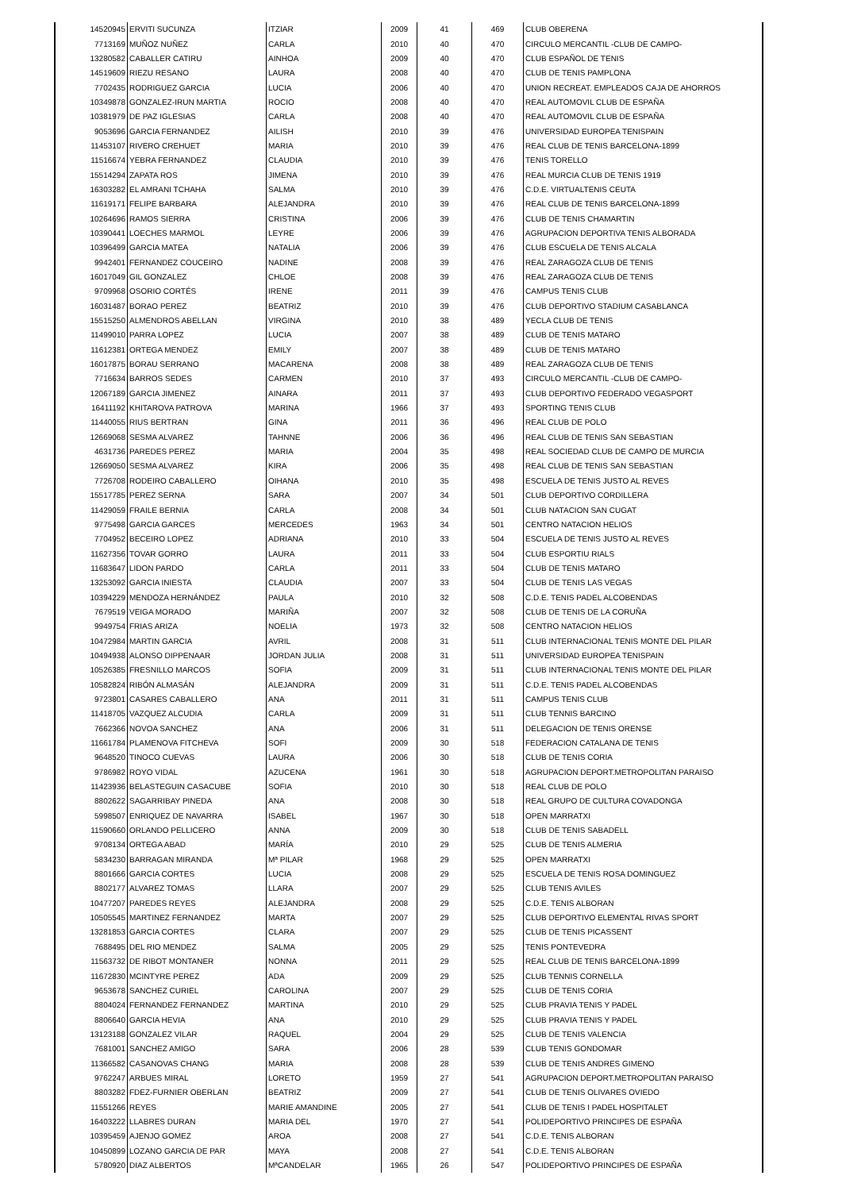| 14520945 | ERVITI SUCUNZA | ITZIAR | 2009 | 41 | 469 | CLUB OBERENA |
| 7713169 | MUÑOZ NUÑEZ | CARLA | 2010 | 40 | 470 | CIRCULO MERCANTIL -CLUB DE CAMPO- |
| 13280582 | CABALLER CATIRU | AINHOA | 2009 | 40 | 470 | CLUB ESPAÑOL DE TENIS |
| 14519609 | RIEZU RESANO | LAURA | 2008 | 40 | 470 | CLUB DE TENIS PAMPLONA |
| 7702435 | RODRIGUEZ GARCIA | LUCIA | 2006 | 40 | 470 | UNION RECREAT. EMPLEADOS CAJA DE AHORROS |
| 10349878 | GONZALEZ-IRUN MARTIA | ROCIO | 2008 | 40 | 470 | REAL AUTOMOVIL CLUB DE ESPAÑA |
| 10381979 | DE PAZ IGLESIAS | CARLA | 2008 | 40 | 470 | REAL AUTOMOVIL CLUB DE ESPAÑA |
| 9053696 | GARCIA FERNANDEZ | AILISH | 2010 | 39 | 476 | UNIVERSIDAD EUROPEA TENISPAIN |
| 11453107 | RIVERO CREHUET | MARIA | 2010 | 39 | 476 | REAL CLUB DE TENIS BARCELONA-1899 |
| 11516674 | YEBRA FERNANDEZ | CLAUDIA | 2010 | 39 | 476 | TENIS TORELLO |
| 15514294 | ZAPATA ROS | JIMENA | 2010 | 39 | 476 | REAL MURCIA CLUB DE TENIS 1919 |
| 16303282 | EL AMRANI TCHAHA | SALMA | 2010 | 39 | 476 | C.D.E. VIRTUALTENIS CEUTA |
| 11619171 | FELIPE BARBARA | ALEJANDRA | 2010 | 39 | 476 | REAL CLUB DE TENIS BARCELONA-1899 |
| 10264696 | RAMOS SIERRA | CRISTINA | 2006 | 39 | 476 | CLUB DE TENIS CHAMARTIN |
| 10390441 | LOECHES MARMOL | LEYRE | 2006 | 39 | 476 | AGRUPACION DEPORTIVA TENIS ALBORADA |
| 10396499 | GARCIA MATEA | NATALIA | 2006 | 39 | 476 | CLUB ESCUELA DE TENIS ALCALA |
| 9942401 | FERNANDEZ COUCEIRO | NADINE | 2008 | 39 | 476 | REAL ZARAGOZA CLUB DE TENIS |
| 16017049 | GIL GONZALEZ | CHLOE | 2008 | 39 | 476 | REAL ZARAGOZA CLUB DE TENIS |
| 9709968 | OSORIO CORTÉS | IRENE | 2011 | 39 | 476 | CAMPUS TENIS CLUB |
| 16031487 | BORAO PEREZ | BEATRIZ | 2010 | 39 | 476 | CLUB DEPORTIVO STADIUM CASABLANCA |
| 15515250 | ALMENDROS ABELLAN | VIRGINA | 2010 | 38 | 489 | YECLA CLUB DE TENIS |
| 11499010 | PARRA LOPEZ | LUCIA | 2007 | 38 | 489 | CLUB DE TENIS MATARO |
| 11612381 | ORTEGA MENDEZ | EMILY | 2007 | 38 | 489 | CLUB DE TENIS MATARO |
| 16017875 | BORAU SERRANO | MACARENA | 2008 | 38 | 489 | REAL ZARAGOZA CLUB DE TENIS |
| 7716634 | BARROS SEDES | CARMEN | 2010 | 37 | 493 | CIRCULO MERCANTIL -CLUB DE CAMPO- |
| 12067189 | GARCIA JIMENEZ | AINARA | 2011 | 37 | 493 | CLUB DEPORTIVO FEDERADO VEGASPORT |
| 16411192 | KHITAROVA PATROVA | MARINA | 1966 | 37 | 493 | SPORTING TENIS CLUB |
| 11440055 | RIUS BERTRAN | GINA | 2011 | 36 | 496 | REAL CLUB DE POLO |
| 12669068 | SESMA ALVAREZ | TAHNNE | 2006 | 36 | 496 | REAL CLUB DE TENIS SAN SEBASTIAN |
| 4631736 | PAREDES PEREZ | MARIA | 2004 | 35 | 498 | REAL SOCIEDAD CLUB DE CAMPO DE MURCIA |
| 12669050 | SESMA ALVAREZ | KIRA | 2006 | 35 | 498 | REAL CLUB DE TENIS SAN SEBASTIAN |
| 7726708 | RODEIRO CABALLERO | OIHANA | 2010 | 35 | 498 | ESCUELA DE TENIS JUSTO AL REVES |
| 15517785 | PEREZ SERNA | SARA | 2007 | 34 | 501 | CLUB DEPORTIVO CORDILLERA |
| 11429059 | FRAILE BERNIA | CARLA | 2008 | 34 | 501 | CLUB NATACION SAN CUGAT |
| 9775498 | GARCIA GARCES | MERCEDES | 1963 | 34 | 501 | CENTRO NATACION HELIOS |
| 7704952 | BECEIRO LOPEZ | ADRIANA | 2010 | 33 | 504 | ESCUELA DE TENIS JUSTO AL REVES |
| 11627356 | TOVAR GORRO | LAURA | 2011 | 33 | 504 | CLUB ESPORTIU RIALS |
| 11683647 | LIDON PARDO | CARLA | 2011 | 33 | 504 | CLUB DE TENIS MATARO |
| 13253092 | GARCIA INIESTA | CLAUDIA | 2007 | 33 | 504 | CLUB DE TENIS LAS VEGAS |
| 10394229 | MENDOZA HERNÁNDEZ | PAULA | 2010 | 32 | 508 | C.D.E. TENIS PADEL ALCOBENDAS |
| 7679519 | VEIGA MORADO | MARIÑA | 2007 | 32 | 508 | CLUB DE TENIS DE LA CORUÑA |
| 9949754 | FRIAS ARIZA | NOELIA | 1973 | 32 | 508 | CENTRO NATACION HELIOS |
| 10472984 | MARTIN GARCIA | AVRIL | 2008 | 31 | 511 | CLUB INTERNACIONAL TENIS MONTE DEL PILAR |
| 10494938 | ALONSO DIPPENAAR | JORDAN JULIA | 2008 | 31 | 511 | UNIVERSIDAD EUROPEA TENISPAIN |
| 10526385 | FRESNILLO MARCOS | SOFIA | 2009 | 31 | 511 | CLUB INTERNACIONAL TENIS MONTE DEL PILAR |
| 10582824 | RIBÓN ALMASÁN | ALEJANDRA | 2009 | 31 | 511 | C.D.E. TENIS PADEL ALCOBENDAS |
| 9723801 | CASARES CABALLERO | ANA | 2011 | 31 | 511 | CAMPUS TENIS CLUB |
| 11418705 | VAZQUEZ ALCUDIA | CARLA | 2009 | 31 | 511 | CLUB TENNIS BARCINO |
| 7662366 | NOVOA SANCHEZ | ANA | 2006 | 31 | 511 | DELEGACION DE TENIS ORENSE |
| 11661784 | PLAMENOVA FITCHEVA | SOFI | 2009 | 30 | 518 | FEDERACION CATALANA DE TENIS |
| 9648520 | TINOCO CUEVAS | LAURA | 2006 | 30 | 518 | CLUB DE TENIS CORIA |
| 9786982 | ROYO VIDAL | AZUCENA | 1961 | 30 | 518 | AGRUPACION DEPORT.METROPOLITAN PARAISO |
| 11423936 | BELASTEGUIN CASACUBE | SOFIA | 2010 | 30 | 518 | REAL CLUB DE POLO |
| 8802622 | SAGARRIBAY PINEDA | ANA | 2008 | 30 | 518 | REAL GRUPO DE CULTURA COVADONGA |
| 5998507 | ENRIQUEZ DE NAVARRA | ISABEL | 1967 | 30 | 518 | OPEN MARRATXI |
| 11590660 | ORLANDO PELLICERO | ANNA | 2009 | 30 | 518 | CLUB DE TENIS SABADELL |
| 9708134 | ORTEGA ABAD | MARÍA | 2010 | 29 | 525 | CLUB DE TENIS ALMERIA |
| 5834230 | BARRAGAN MIRANDA | Mª PILAR | 1968 | 29 | 525 | OPEN MARRATXI |
| 8801666 | GARCIA CORTES | LUCIA | 2008 | 29 | 525 | ESCUELA DE TENIS ROSA DOMINGUEZ |
| 8802177 | ALVAREZ TOMAS | LLARA | 2007 | 29 | 525 | CLUB TENIS AVILES |
| 10477207 | PAREDES REYES | ALEJANDRA | 2008 | 29 | 525 | C.D.E. TENIS ALBORAN |
| 10505545 | MARTINEZ FERNANDEZ | MARTA | 2007 | 29 | 525 | CLUB DEPORTIVO ELEMENTAL RIVAS SPORT |
| 13281853 | GARCIA CORTES | CLARA | 2007 | 29 | 525 | CLUB DE TENIS PICASSENT |
| 7688495 | DEL RIO MENDEZ | SALMA | 2005 | 29 | 525 | TENIS PONTEVEDRA |
| 11563732 | DE RIBOT MONTANER | NONNA | 2011 | 29 | 525 | REAL CLUB DE TENIS BARCELONA-1899 |
| 11672830 | MCINTYRE PEREZ | ADA | 2009 | 29 | 525 | CLUB TENNIS CORNELLA |
| 9653678 | SANCHEZ CURIEL | CAROLINA | 2007 | 29 | 525 | CLUB DE TENIS CORIA |
| 8804024 | FERNANDEZ FERNANDEZ | MARTINA | 2010 | 29 | 525 | CLUB PRAVIA TENIS Y PADEL |
| 8806640 | GARCIA HEVIA | ANA | 2010 | 29 | 525 | CLUB PRAVIA TENIS Y PADEL |
| 13123188 | GONZALEZ VILAR | RAQUEL | 2004 | 29 | 525 | CLUB DE TENIS VALENCIA |
| 7681001 | SANCHEZ AMIGO | SARA | 2006 | 28 | 539 | CLUB TENIS GONDOMAR |
| 11366582 | CASANOVAS CHANG | MARIA | 2008 | 28 | 539 | CLUB DE TENIS ANDRES GIMENO |
| 9762247 | ARBUES MIRAL | LORETO | 1959 | 27 | 541 | AGRUPACION DEPORT.METROPOLITAN PARAISO |
| 8803282 | FDEZ-FURNIER OBERLAN | BEATRIZ | 2009 | 27 | 541 | CLUB DE TENIS OLIVARES OVIEDO |
| 11551266 | REYES | MARIE AMANDINE | 2005 | 27 | 541 | CLUB DE TENIS I PADEL HOSPITALET |
| 16403222 | LLABRES DURAN | MARIA DEL | 1970 | 27 | 541 | POLIDEPORTIVO PRINCIPES DE ESPAÑA |
| 10395459 | AJENJO GOMEZ | AROA | 2008 | 27 | 541 | C.D.E. TENIS ALBORAN |
| 10450899 | LOZANO GARCIA DE PAR | MAYA | 2008 | 27 | 541 | C.D.E. TENIS ALBORAN |
| 5780920 | DIAZ ALBERTOS | MªCANDELAR | 1965 | 26 | 547 | POLIDEPORTIVO PRINCIPES DE ESPAÑA |